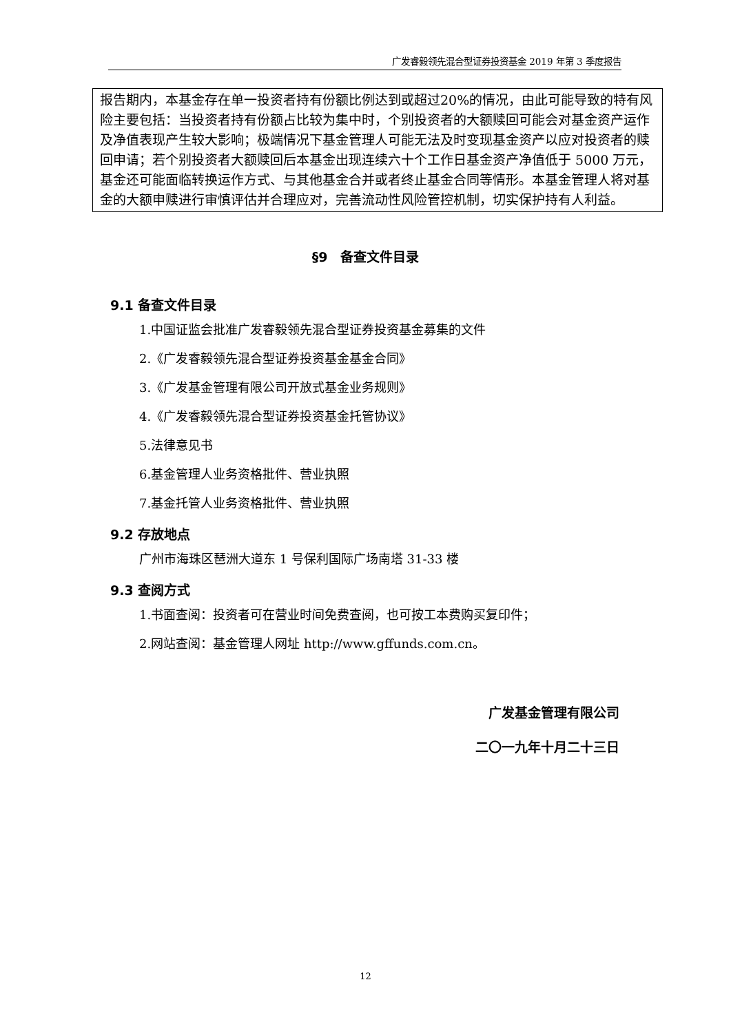广发睿毅领先混合型证券投资基金 2019 年第 3 季度报告
报告期内，本基金存在单一投资者持有份额比例达到或超过20%的情况，由此可能导致的特有风险主要包括：当投资者持有份额占比较为集中时，个别投资者的大额赎回可能会对基金资产运作及净值表现产生较大影响；极端情况下基金管理人可能无法及时变现基金资产以应对投资者的赎回申请；若个别投资者大额赎回后本基金出现连续六十个工作日基金资产净值低于 5000 万元，基金还可能面临转换运作方式、与其他基金合并或者终止基金合同等情形。本基金管理人将对基金的大额申赎进行审慎评估并合理应对，完善流动性风险管控机制，切实保护持有人利益。
§9　备查文件目录
9.1 备查文件目录
1.中国证监会批准广发睿毅领先混合型证券投资基金募集的文件
2.《广发睿毅领先混合型证券投资基金基金合同》
3.《广发基金管理有限公司开放式基金业务规则》
4.《广发睿毅领先混合型证券投资基金托管协议》
5.法律意见书
6.基金管理人业务资格批件、营业执照
7.基金托管人业务资格批件、营业执照
9.2 存放地点
广州市海珠区琶洲大道东 1 号保利国际广场南塔 31-33 楼
9.3 查阅方式
1.书面查阅：投资者可在营业时间免费查阅，也可按工本费购买复印件；
2.网站查阅：基金管理人网址 http://www.gffunds.com.cn。
广发基金管理有限公司
二〇一九年十月二十三日
12